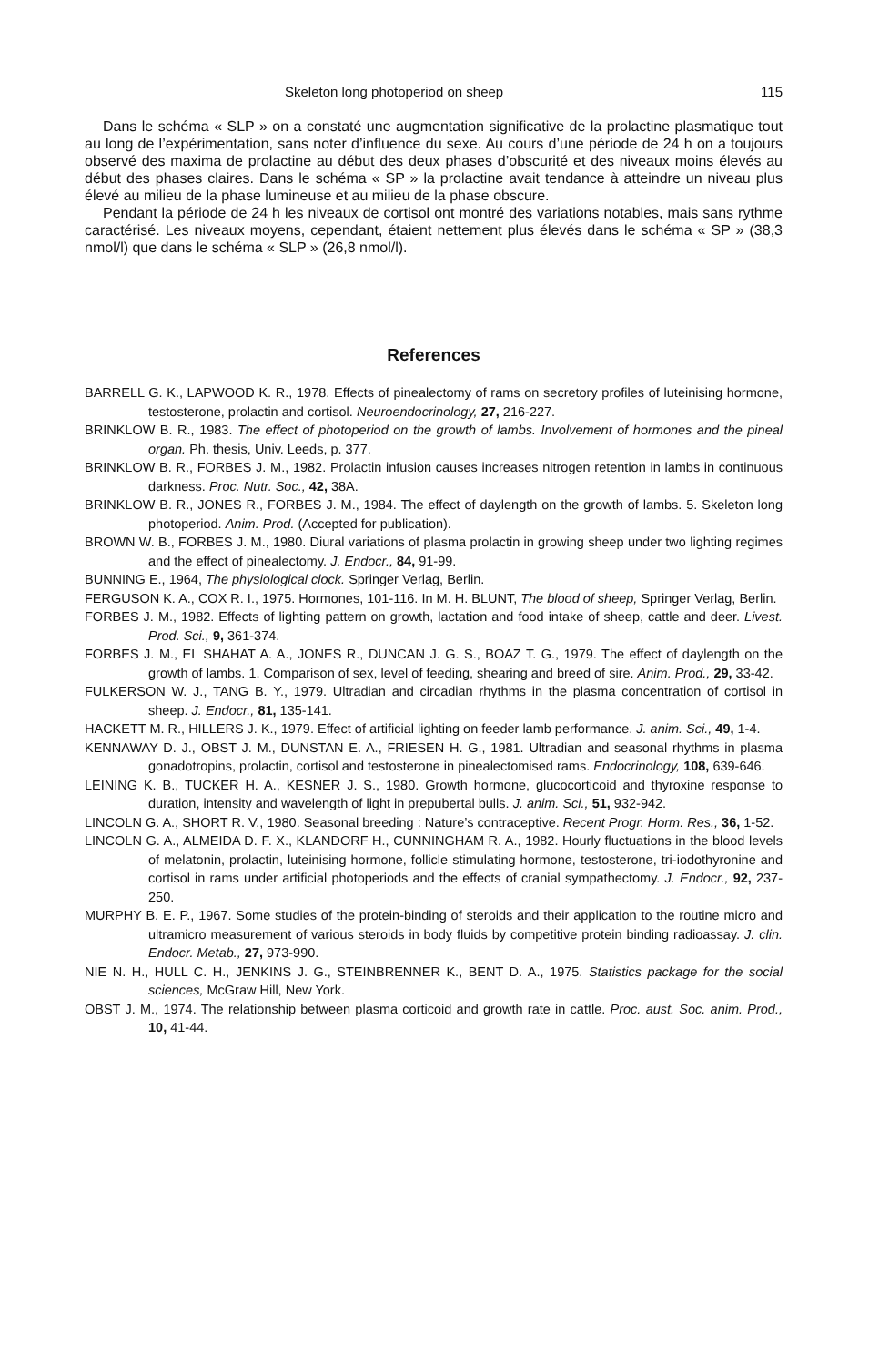Skeleton long photoperiod on sheep 115
Dans le schéma « SLP » on a constaté une augmentation significative de la prolactine plasmatique tout au long de l’expérimentation, sans noter d’influence du sexe. Au cours d’une période de 24 h on a toujours observé des maxima de prolactine au début des deux phases d’obscurité et des niveaux moins élevés au début des phases claires. Dans le schéma « SP » la prolactine avait tendance à atteindre un niveau plus élevé au milieu de la phase lumineuse et au milieu de la phase obscure.
Pendant la période de 24 h les niveaux de cortisol ont montré des variations notables, mais sans rythme caractérisé. Les niveaux moyens, cependant, étaient nettement plus élevés dans le schéma « SP » (38,3 nmol/l) que dans le schéma « SLP » (26,8 nmol/l).
References
BARRELL G. K., LAPWOOD K. R., 1978. Effects of pinealectomy of rams on secretory profiles of luteinising hormone, testosterone, prolactin and cortisol. Neuroendocrinology, 27, 216-227.
BRINKLOW B. R., 1983. The effect of photoperiod on the growth of lambs. Involvement of hormones and the pineal organ. Ph. thesis, Univ. Leeds, p. 377.
BRINKLOW B. R., FORBES J. M., 1982. Prolactin infusion causes increases nitrogen retention in lambs in continuous darkness. Proc. Nutr. Soc., 42, 38A.
BRINKLOW B. R., JONES R., FORBES J. M., 1984. The effect of daylength on the growth of lambs. 5. Skeleton long photoperiod. Anim. Prod. (Accepted for publication).
BROWN W. B., FORBES J. M., 1980. Diural variations of plasma prolactin in growing sheep under two lighting regimes and the effect of pinealectomy. J. Endocr., 84, 91-99.
BUNNING E., 1964, The physiological clock. Springer Verlag, Berlin.
FERGUSON K. A., COX R. I., 1975. Hormones, 101-116. In M. H. BLUNT, The blood of sheep, Springer Verlag, Berlin.
FORBES J. M., 1982. Effects of lighting pattern on growth, lactation and food intake of sheep, cattle and deer. Livest. Prod. Sci., 9, 361-374.
FORBES J. M., EL SHAHAT A. A., JONES R., DUNCAN J. G. S., BOAZ T. G., 1979. The effect of daylength on the growth of lambs. 1. Comparison of sex, level of feeding, shearing and breed of sire. Anim. Prod., 29, 33-42.
FULKERSON W. J., TANG B. Y., 1979. Ultradian and circadian rhythms in the plasma concentration of cortisol in sheep. J. Endocr., 81, 135-141.
HACKETT M. R., HILLERS J. K., 1979. Effect of artificial lighting on feeder lamb performance. J. anim. Sci., 49, 1-4.
KENNAWAY D. J., OBST J. M., DUNSTAN E. A., FRIESEN H. G., 1981. Ultradian and seasonal rhythms in plasma gonadotropins, prolactin, cortisol and testosterone in pinealectomised rams. Endocrinology, 108, 639-646.
LEINING K. B., TUCKER H. A., KESNER J. S., 1980. Growth hormone, glucocorticoid and thyroxine response to duration, intensity and wavelength of light in prepubertal bulls. J. anim. Sci., 51, 932-942.
LINCOLN G. A., SHORT R. V., 1980. Seasonal breeding : Nature’s contraceptive. Recent Progr. Horm. Res., 36, 1-52.
LINCOLN G. A., ALMEIDA D. F. X., KLANDORF H., CUNNINGHAM R. A., 1982. Hourly fluctuations in the blood levels of melatonin, prolactin, luteinising hormone, follicle stimulating hormone, testosterone, tri-iodothyronine and cortisol in rams under artificial photoperiods and the effects of cranial sympathectomy. J. Endocr., 92, 237-250.
MURPHY B. E. P., 1967. Some studies of the protein-binding of steroids and their application to the routine micro and ultramicro measurement of various steroids in body fluids by competitive protein binding radioassay. J. clin. Endocr. Metab., 27, 973-990.
NIE N. H., HULL C. H., JENKINS J. G., STEINBRENNER K., BENT D. A., 1975. Statistics package for the social sciences, McGraw Hill, New York.
OBST J. M., 1974. The relationship between plasma corticoid and growth rate in cattle. Proc. aust. Soc. anim. Prod., 10, 41-44.